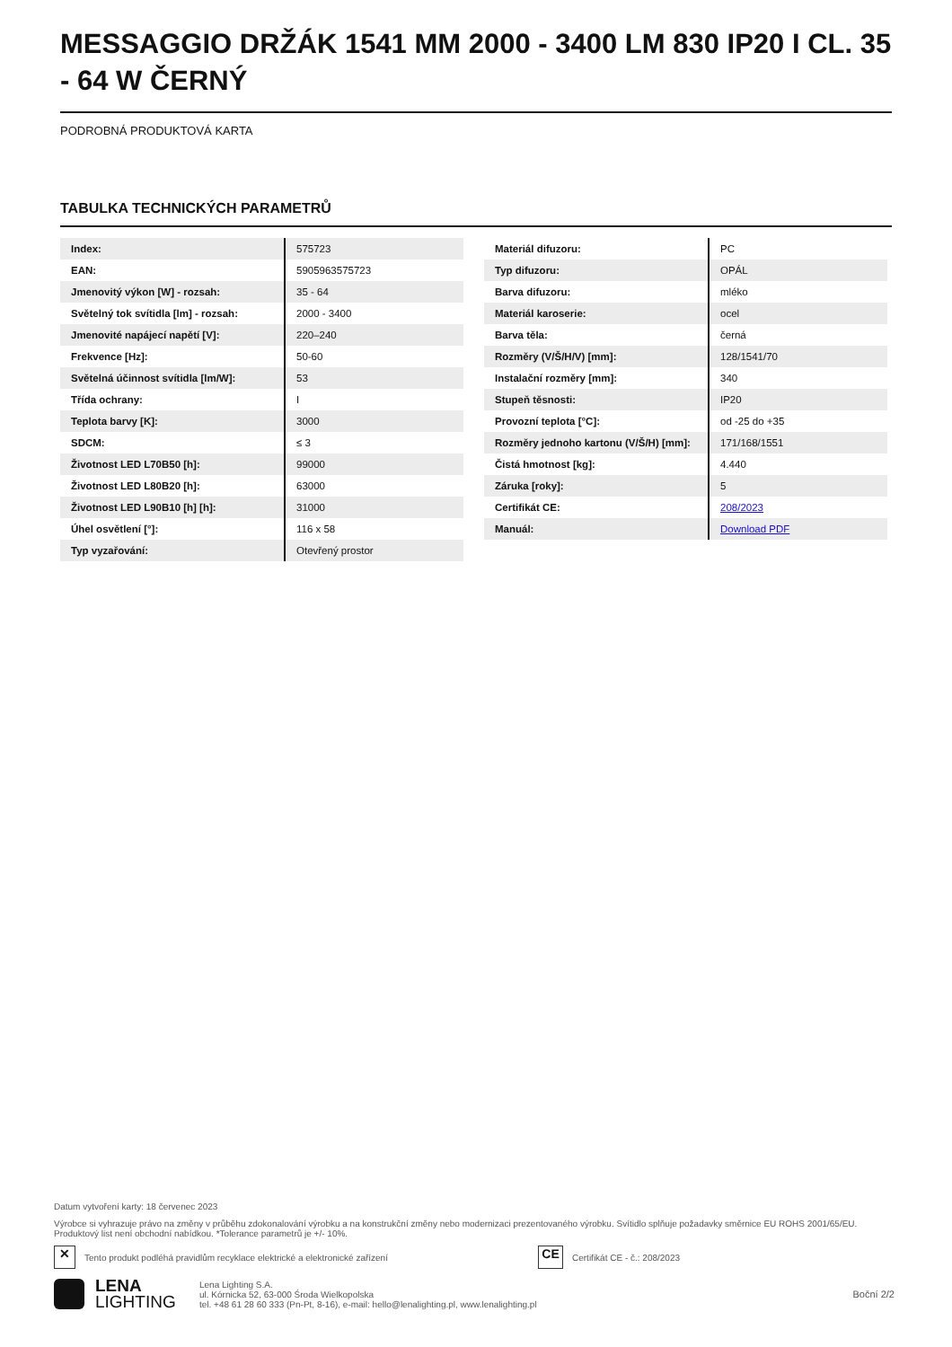MESSAGGIO DRŽÁK 1541 MM 2000 - 3400 LM 830 IP20 I CL. 35 - 64 W ČERNÝ
PODROBNÁ PRODUKTOVÁ KARTA
TABULKA TECHNICKÝCH PARAMETRŮ
| Index: | 575723 |
| EAN: | 5905963575723 |
| Jmenovitý výkon [W] - rozsah: | 35 - 64 |
| Světelný tok svítidla [lm] - rozsah: | 2000 - 3400 |
| Jmenovité napájecí napětí [V]: | 220–240 |
| Frekvence [Hz]: | 50-60 |
| Světelná účinnost svítidla [lm/W]: | 53 |
| Třída ochrany: | I |
| Teplota barvy [K]: | 3000 |
| SDCM: | ≤ 3 |
| Životnost LED L70B50 [h]: | 99000 |
| Životnost LED L80B20 [h]: | 63000 |
| Životnost LED L90B10 [h] [h]: | 31000 |
| Úhel osvětlení [°]: | 116 x 58 |
| Typ vyzařování: | Otevřený prostor |
| Materiál difuzoru: | PC |
| Typ difuzoru: | OPÁL |
| Barva difuzoru: | mléko |
| Materiál karoserie: | ocel |
| Barva těla: | černá |
| Rozměry (V/Š/H/V) [mm]: | 128/1541/70 |
| Instalační rozměry [mm]: | 340 |
| Stupeň těsnosti: | IP20 |
| Provozní teplota [°C]: | od -25 do +35 |
| Rozměry jednoho kartonu (V/Š/H) [mm]: | 171/168/1551 |
| Čistá hmotnost [kg]: | 4.440 |
| Záruka [roky]: | 5 |
| Certifikát CE: | 208/2023 |
| Manuál: | Download PDF |
Datum vytvoření karty: 18 červenec 2023
Výrobce si vyhrazuje právo na změny v průběhu zdokonalování výrobku a na konstrukční změny nebo modernizaci prezentovaného výrobku. Svítidlo splňuje požadavky směrnice EU ROHS 2001/65/EU. Produktový list není obchodní nabídkou. *Tolerance parametrů je +/- 10%.
✕ Tento produkt podléhá pravidlům recyklace elektrické a elektronické zařízení CE Certifikát CE - č.: 208/2023
LENA
LIGHTING
Lena Lighting S.A.
ul. Kórnicka 52, 63-000 Środa Wielkopolska
tel. +48 61 28 60 333 (Pn-Pt, 8-16), e-mail: hello@lenalighting.pl, www.lenalighting.pl
Boční 2/2